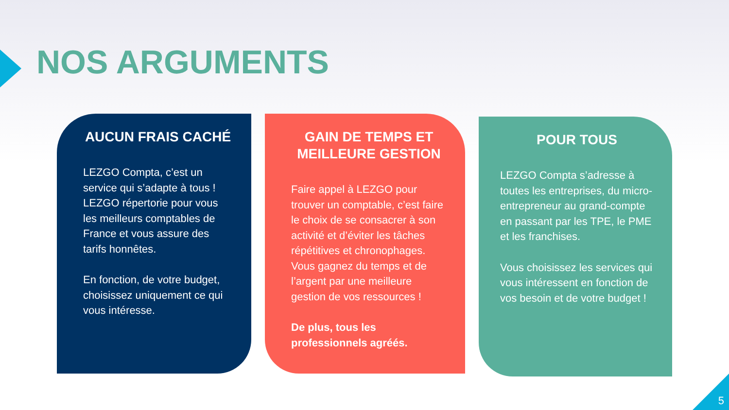NOS ARGUMENTS
AUCUN FRAIS CACHÉ
LEZGO Compta, c’est un service qui s’adapte à tous ! LEZGO répertorie pour vous les meilleurs comptables de France et vous assure des tarifs honnêtes.
En fonction, de votre budget, choisissez uniquement ce qui vous intéresse.
GAIN DE TEMPS ET MEILLEURE GESTION
Faire appel à LEZGO pour trouver un comptable, c’est faire le choix de se consacrer à son activité et d’éviter les tâches répétitives et chronophages. Vous gagnez du temps et de l’argent par une meilleure gestion de vos ressources !
De plus, tous les professionnels agréés.
POUR TOUS
LEZGO Compta s’adresse à toutes les entreprises, du micro-entrepreneur au grand-compte en passant par les TPE, le PME et les franchises.
Vous choisissez les services qui vous intéressent en fonction de vos besoin et de votre budget !
5